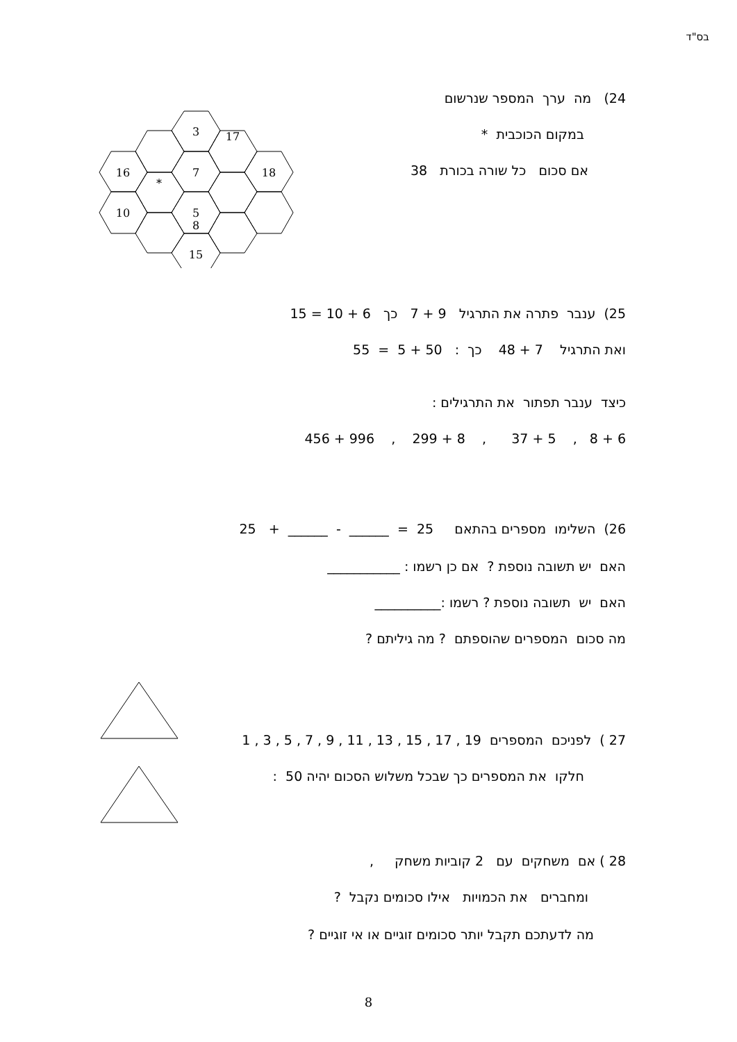בס"ד
24) מה ערך המספר שנרשום
במקום הכוכבית *
אם סכום כל שורה בכורת 38
3
17
16
7
18
*
5
10
8
15
25) ענבר פתרה את התרגיל 9 + 7 כך 6 + 10 = 15
ואת התרגיל 7 + 48 כך : 50 + 5 = 55
כיצד ענבר תפתור את התרגילים :
6 + 8 , 5 + 37 , 8 + 299 , 996 + 456
26) השלימו מספרים בהתאם 25 = ______ - ______ + 25
האם יש תשובה נוספת ? אם כן רשמו : ___________
האם יש תשובה נוספת ? רשמו :__________
מה סכום המספרים שהוספתם ? מה גיליתם ?
27 ) לפניכם המספרים 19 , 17 , 15 , 13 , 11 , 9 , 7 , 5 , 3 , 1
חלקו את המספרים כך שבכל משלוש הסכום יהיה 50 :
28 ) אם משחקים עם 2 קוביות משחק ,
ומחברים את הכמויות אילו סכומים נקבל ?
מה לדעתכם תקבל יותר סכומים זוגיים או אי זוגיים ?
8